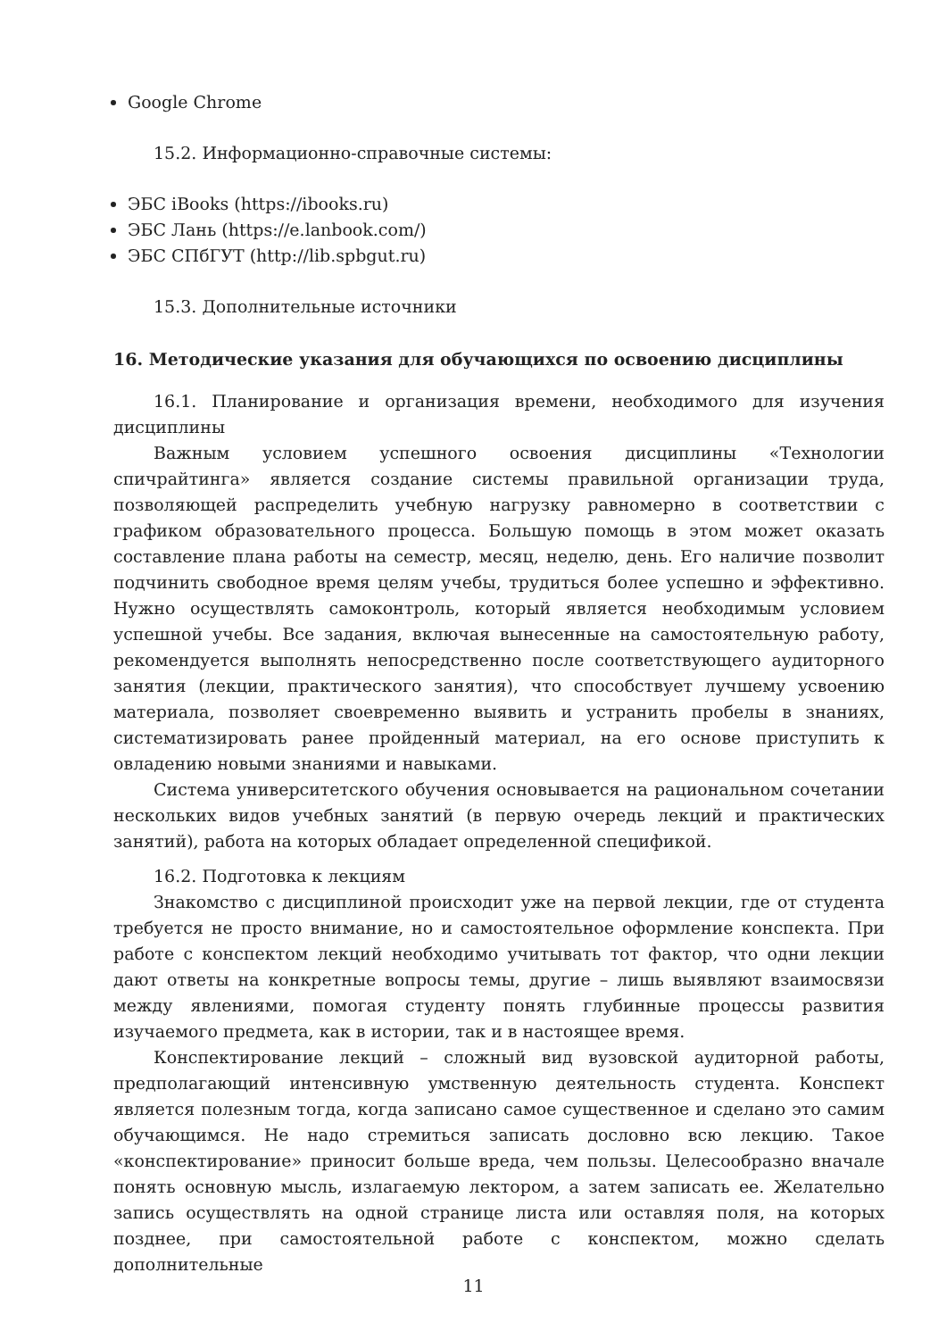Google Chrome
15.2. Информационно-справочные системы:
ЭБС iBooks (https://ibooks.ru)
ЭБС Лань (https://e.lanbook.com/)
ЭБС СПбГУТ (http://lib.spbgut.ru)
15.3. Дополнительные источники
16. Методические указания для обучающихся по освоению дисциплины
16.1. Планирование и организация времени, необходимого для изучения дисциплины
Важным условием успешного освоения дисциплины «Технологии спичрайтинга» является создание системы правильной организации труда, позволяющей распределить учебную нагрузку равномерно в соответствии с графиком образовательного процесса. Большую помощь в этом может оказать составление плана работы на семестр, месяц, неделю, день. Его наличие позволит подчинить свободное время целям учебы, трудиться более успешно и эффективно. Нужно осуществлять самоконтроль, который является необходимым условием успешной учебы. Все задания, включая вынесенные на самостоятельную работу, рекомендуется выполнять непосредственно после соответствующего аудиторного занятия (лекции, практического занятия), что способствует лучшему усвоению материала, позволяет своевременно выявить и устранить пробелы в знаниях, систематизировать ранее пройденный материал, на его основе приступить к овладению новыми знаниями и навыками.
Система университетского обучения основывается на рациональном сочетании нескольких видов учебных занятий (в первую очередь лекций и практических занятий), работа на которых обладает определенной спецификой.
16.2. Подготовка к лекциям
Знакомство с дисциплиной происходит уже на первой лекции, где от студента требуется не просто внимание, но и самостоятельное оформление конспекта. При работе с конспектом лекций необходимо учитывать тот фактор, что одни лекции дают ответы на конкретные вопросы темы, другие – лишь выявляют взаимосвязи между явлениями, помогая студенту понять глубинные процессы развития изучаемого предмета, как в истории, так и в настоящее время.
Конспектирование лекций – сложный вид вузовской аудиторной работы, предполагающий интенсивную умственную деятельность студента. Конспект является полезным тогда, когда записано самое существенное и сделано это самим обучающимся. Не надо стремиться записать дословно всю лекцию. Такое «конспектирование» приносит больше вреда, чем пользы. Целесообразно вначале понять основную мысль, излагаемую лектором, а затем записать ее. Желательно запись осуществлять на одной странице листа или оставляя поля, на которых позднее, при самостоятельной работе с конспектом, можно сделать дополнительные
11